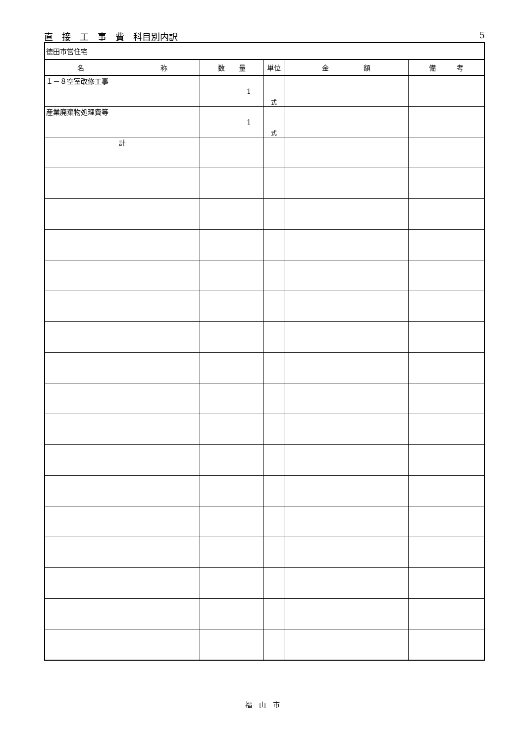直　接　工　事　費　科目別内訳 5
| 徳田市営住宅 | | | | |
| 名 称 | 数 量 | 単位 | 金 額 | 備 考 |
| １－８空室改修工事 | 1 | 式 | | |
| 産業廃棄物処理費等 | 1 | 式 | | |
| 計 | | | | |
福　山　市